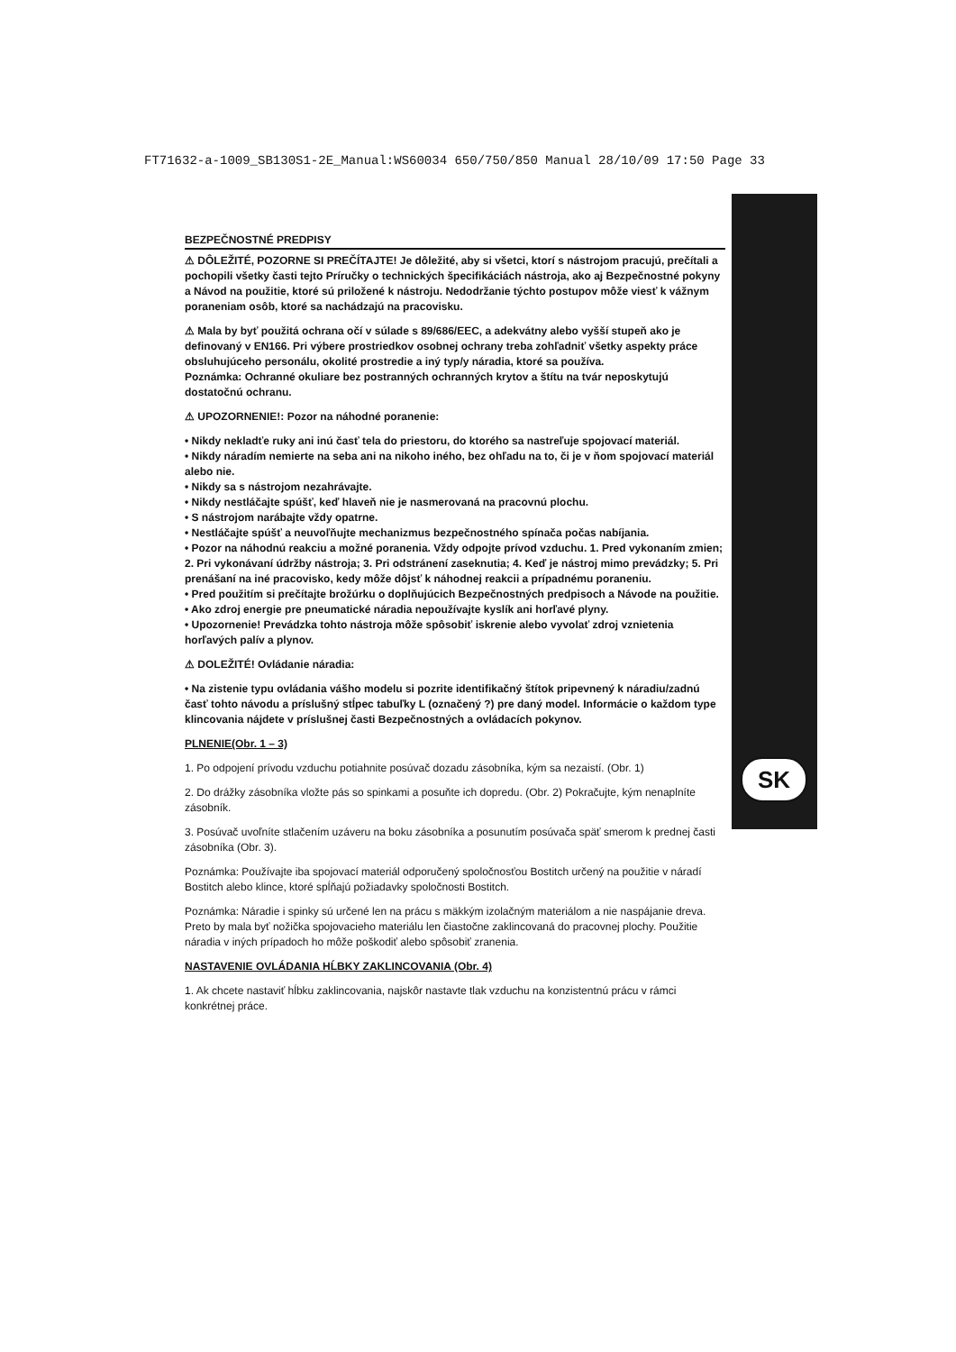FT71632-a-1009_SB130S1-2E_Manual:WS60034 650/750/850 Manual 28/10/09 17:50 Page 33
SK
BEZPEČNOSTNÉ PREDPISY
⚠ DÔLEŽITÉ, POZORNE SI PREČÍTAJTE! Je dôležité, aby si všetci, ktorí s nástrojom pracujú, prečítali a pochopili všetky časti tejto Príručky o technických špecifikáciách nástroja, ako aj Bezpečnostné pokyny a Návod na použitie, ktoré sú priložené k nástroju. Nedodržanie týchto postupov môže viesť k vážnym poraneniam osôb, ktoré sa nachádzajú na pracovisku.
⚠ Mala by byť použitá ochrana očí v súlade s 89/686/EEC, a adekvátny alebo vyšší stupeň ako je definovaný v EN166. Pri výbere prostriedkov osobnej ochrany treba zohľadniť všetky aspekty práce obsluhujúceho personálu, okolité prostredie a iný typ/y náradia, ktoré sa používa.
Poznámka: Ochranné okuliare bez postranných ochranných krytov a štítu na tvár neposkytujú dostatočnú ochranu.
⚠ UPOZORNENIE!: Pozor na náhodné poranenie:
• Nikdy nekladťe ruky ani inú časť tela do priestoru, do ktorého sa nastreľuje spojovací materiál.
• Nikdy náradím nemierte na seba ani na nikoho iného, bez ohľadu na to, či je v ňom spojovací materiál alebo nie.
• Nikdy sa s nástrojom nezahrávajte.
• Nikdy nestláčajte spúšť, keď hlaveň nie je nasmerovaná na pracovnú plochu.
• S nástrojom narábajte vždy opatrne.
• Nestláčajte spúšť a neuvoľňujte mechanizmus bezpečnostného spínača počas nabíjania.
• Pozor na náhodnú reakciu a možné poranenia. Vždy odpojte prívod vzduchu. 1. Pred vykonaním zmien; 2. Pri vykonávaní údržby nástroja; 3. Pri odstránení zaseknutia; 4. Keď je nástroj mimo prevádzky; 5. Pri prenášaní na iné pracovisko, kedy môže dôjsť k náhodnej reakcii a prípadnému poraneniu.
• Pred použitím si prečítajte brožúrku o doplňujúcich Bezpečnostných predpisoch a Návode na použitie.
• Ako zdroj energie pre pneumatické náradia nepoužívajte kyslík ani horľavé plyny.
• Upozornenie! Prevádzka tohto nástroja môže spôsobiť iskrenie alebo vyvolať zdroj vznietenia horľavých palív a plynov.
⚠ DOLEŽITÉ! Ovládanie náradia:
• Na zistenie typu ovládania vášho modelu si pozrite identifikačný štítok pripevnený k náradiu/zadnú časť tohto návodu a príslušný stĺpec tabuľky L (označený ?) pre daný model. Informácie o každom type klincovania nájdete v príslušnej časti Bezpečnostných a ovládacích pokynov.
PLNENIE(Obr. 1 – 3)
1. Po odpojení prívodu vzduchu potiahnite posúvač dozadu zásobníka, kým sa nezaistí. (Obr. 1)
2. Do drážky zásobníka vložte pás so spinkami a posuňte ich dopredu. (Obr. 2) Pokračujte, kým nenaplníte zásobník.
3. Posúvač uvoľníte stlačením uzáveru na boku zásobníka a posunutím posúvača späť smerom k prednej časti zásobníka (Obr. 3).
Poznámka: Používajte iba spojovací materiál odporučený spoločnosťou Bostitch určený na použitie v náradí Bostitch alebo klince, ktoré spĺňajú požiadavky spoločnosti Bostitch.
Poznámka: Náradie i spinky sú určené len na prácu s mäkkým izolačným materiálom a nie naspájanie dreva. Preto by mala byť nožička spojovacieho materiálu len čiastočne zaklincovaná do pracovnej plochy. Použitie náradia v iných prípadoch ho môže poškodiť alebo spôsobiť zranenia.
NASTAVENIE OVLÁDANIA HĹBKY ZAKLINCOVANIA (Obr. 4)
1. Ak chcete nastaviť hĺbku zaklincovania, najskôr nastavte tlak vzduchu na konzistentnú prácu v rámci konkrétnej práce.